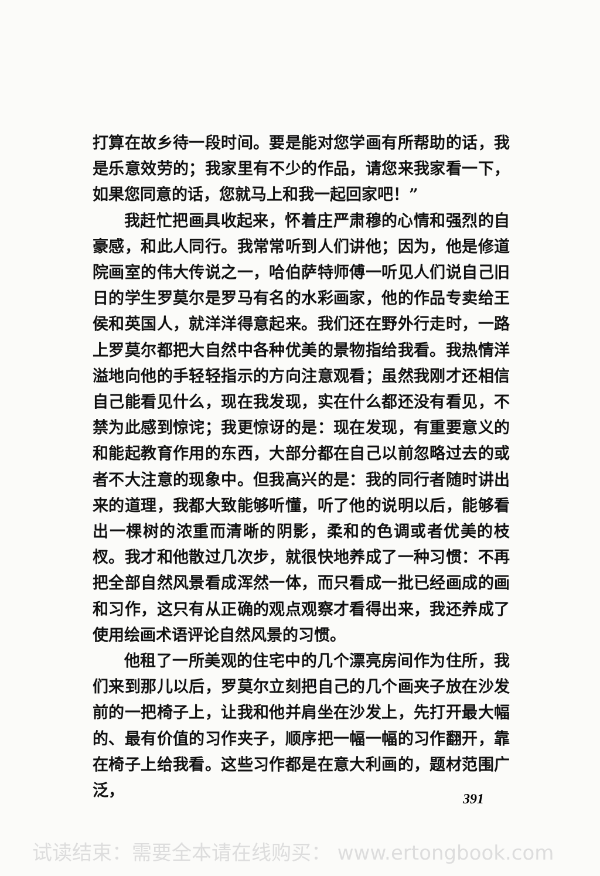打算在故乡待一段时间。要是能对您学画有所帮助的话，我是乐意效劳的；我家里有不少的作品，请您来我家看一下，如果您同意的话，您就马上和我一起回家吧！”
我赶忙把画具收起来，怀着庄严肃穆的心情和强烈的自豪感，和此人同行。我常常听到人们讲他；因为，他是修道院画室的伟大传说之一，哈伯萨特师傅一听见人们说自己旧日的学生罗莫尔是罗马有名的水彩画家，他的作品专卖给王侯和英国人，就洋洋得意起来。我们还在野外行走时，一路上罗莫尔都把大自然中各种优美的景物指给我看。我热情洋溢地向他的手轻轻指示的方向注意观看；虽然我刚才还相信自己能看见什么，现在我发现，实在什么都还没有看见，不禁为此感到惊诧；我更惊讶的是：现在发现，有重要意义的和能起教育作用的东西，大部分都在自己以前忽略过去的或者不大注意的现象中。但我高兴的是：我的同行者随时讲出来的道理，我都大致能够听懂，听了他的说明以后，能够看出一棵树的浓重而清晰的阴影，柔和的色调或者优美的枝杈。我才和他散过几次步，就很快地养成了一种习惯：不再把全部自然风景看成浑然一体，而只看成一批已经画成的画和习作，这只有从正确的观点观察才看得出来，我还养成了使用绘画术语评论自然风景的习惯。
他租了一所美观的住宅中的几个漂亮房间作为住所，我们来到那儿以后，罗莫尔立刻把自己的几个画夹子放在沙发前的一把椅子上，让我和他并肩坐在沙发上，先打开最大幅的、最有价值的习作夹子，顺序把一幅一幅的习作翻开，靠在椅子上给我看。这些习作都是在意大利画的，题材范围广泛，
391
试读结束：需要全本请在线购买： www.ertongbook.com